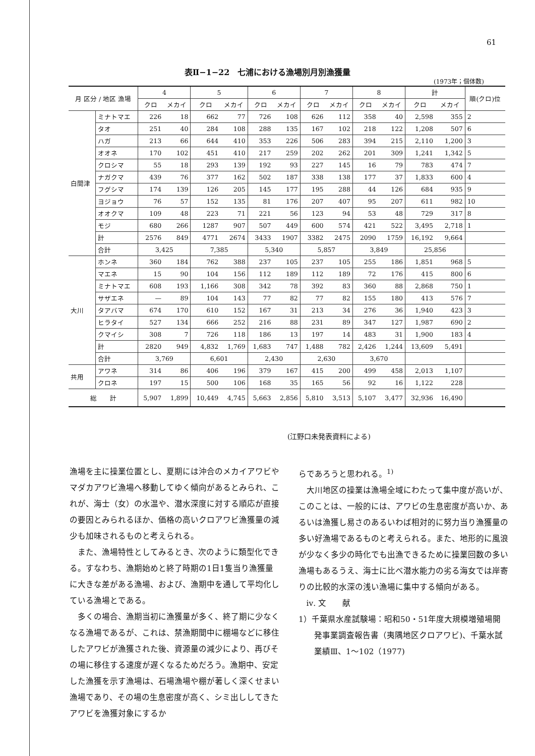61
表Ⅱ−1−22　七浦における漁場別月別漁獲量
(1973年；個体数)
| 月 区分 / 地区 漁場 | | 4 | | 5 | | 6 | | 7 | | 8 | | 計 | | 順(クロ)位 |
| --- | --- | --- | --- | --- | --- | --- | --- | --- | --- | --- | --- | --- | --- | --- |
| | | クロ | メカイ | クロ | メカイ | クロ | メカイ | クロ | メカイ | クロ | メカイ | クロ | メカイ | |
| 白間津 | ミナトマエ | 226 | 18 | 662 | 77 | 726 | 108 | 626 | 112 | 358 | 40 | 2,598 | 355 | 2 |
| | タオ | 251 | 40 | 284 | 108 | 288 | 135 | 167 | 102 | 218 | 122 | 1,208 | 507 | 6 |
| | ハガ | 213 | 66 | 644 | 410 | 353 | 226 | 506 | 283 | 394 | 215 | 2,110 | 1,200 | 3 |
| | オオネ | 170 | 102 | 451 | 410 | 217 | 259 | 202 | 262 | 201 | 309 | 1,241 | 1,342 | 5 |
| | クロシマ | 55 | 18 | 293 | 139 | 192 | 93 | 227 | 145 | 16 | 79 | 783 | 474 | 7 |
| | ナガクマ | 439 | 76 | 377 | 162 | 502 | 187 | 338 | 138 | 177 | 37 | 1,833 | 600 | 4 |
| | フグシマ | 174 | 139 | 126 | 205 | 145 | 177 | 195 | 288 | 44 | 126 | 684 | 935 | 9 |
| | ヨジョウ | 76 | 57 | 152 | 135 | 81 | 176 | 207 | 407 | 95 | 207 | 611 | 982 | 10 |
| | オオクマ | 109 | 48 | 223 | 71 | 221 | 56 | 123 | 94 | 53 | 48 | 729 | 317 | 8 |
| | モジ | 680 | 266 | 1287 | 907 | 507 | 449 | 600 | 574 | 421 | 522 | 3,495 | 2,718 | 1 |
| | 計 | 2576 | 849 | 4771 | 2674 | 3433 | 1907 | 3382 | 2475 | 2090 | 1759 | 16,192 | 9,664 | |
| | 合計 | 3,425 | | 7,385 | | 5,340 | | 5,857 | | 3,849 | | 25,856 | | |
| 大川 | ホンネ | 360 | 184 | 762 | 388 | 237 | 105 | 237 | 105 | 255 | 186 | 1,851 | 968 | 5 |
| | マエネ | 15 | 90 | 104 | 156 | 112 | 189 | 112 | 189 | 72 | 176 | 415 | 800 | 6 |
| | ミナトマエ | 608 | 193 | 1,166 | 308 | 342 | 78 | 392 | 83 | 360 | 88 | 2,868 | 750 | 1 |
| | サザエネ | — | 89 | 104 | 143 | 77 | 82 | 77 | 82 | 155 | 180 | 413 | 576 | 7 |
| | タアバマ | 674 | 170 | 610 | 152 | 167 | 31 | 213 | 34 | 276 | 36 | 1,940 | 423 | 3 |
| | ヒラタイ | 527 | 134 | 666 | 252 | 216 | 88 | 231 | 89 | 347 | 127 | 1,987 | 690 | 2 |
| | クマイシ | 308 | 7 | 726 | 118 | 186 | 13 | 197 | 14 | 483 | 31 | 1,900 | 183 | 4 |
| | 計 | 2820 | 949 | 4,832 | 1,769 | 1,683 | 747 | 1,488 | 782 | 2,426 | 1,244 | 13,609 | 5,491 | |
| | 合計 | 3,769 | | 6,601 | | 2,430 | | 2,630 | | 3,670 | | | | |
| 共用 | アワネ | 314 | 86 | 406 | 196 | 379 | 167 | 415 | 200 | 499 | 458 | 2,013 | 1,107 | |
| | クロネ | 197 | 15 | 500 | 106 | 168 | 35 | 165 | 56 | 92 | 16 | 1,122 | 228 | |
| 総 計 | | 5,907 | 1,899 | 10,449 | 4,745 | 5,663 | 2,856 | 5,810 | 3,513 | 5,107 | 3,477 | 32,936 | 16,490 | |
(江野口未発表資料による)
漁場を主に操業位置とし、夏期には沖合のメカイアワビやマダカアワビ漁場へ移動してゆく傾向があるとみられ、これが、海士（女）の水温や、潜水深度に対する順応が直接の要因とみられるほか、価格の高いクロアワビ漁獲量の減少も加味されるものと考えられる。
また、漁場特性としてみるとき、次のように類型化できる。すなわち、漁期始めと終了時期の1日1隻当り漁獲量に大きな差がある漁場、および、漁期中を通して平均化している漁場とである。
多くの場合、漁期当初に漁獲量が多く、終了期に少なくなる漁場であるが、これは、禁漁期間中に棚場などに移住したアワビが漁獲された後、資源量の減少により、再びその場に移住する速度が遅くなるためだろう。漁期中、安定した漁獲を示す漁場は、石場漁場や棚が著しく深くせまい漁場であり、その場の生息密度が高く、シミ出ししてきたアワビを漁獲対象にするか
らであろうと思われる。<sup>1)</sup>
大川地区の操業は漁場全域にわたって集中度が高いが、このことは、一般的には、アワビの生息密度が高いか、あるいは漁獲し易さのあるいわば相対的に努力当り漁獲量の多い好漁場であるものと考えられる。また、地形的に風浪が少なく多少の時化でも出漁できるために操業回数の多い漁場もあるうえ、海士に比べ潜水能力の劣る海女では岸寄りの比較的水深の浅い漁場に集中する傾向がある。
ⅳ. 文　　献
1）千葉県水産試験場：昭和50・51年度大規模増殖場開発事業調査報告書（夷隅地区クロアワビ)、千葉水試業績Ⅲ、1〜102（1977)